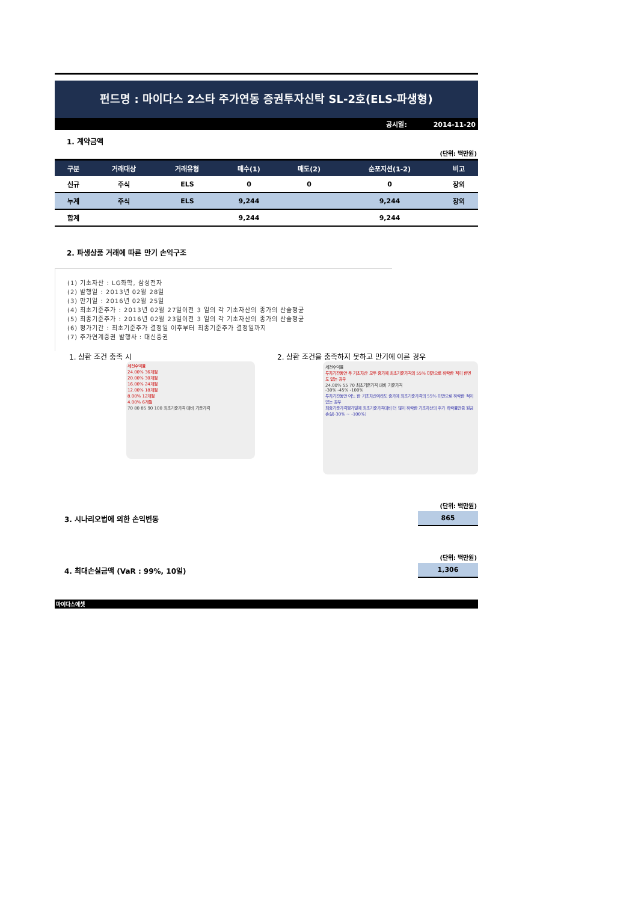펀드명 : 마이다스 2스타 주가연동 증권투자신탁 SL-2호(ELS-파생형)
공시일: 2014-11-20
1. 계약금액
(단위: 백만원)
| 구분 | 거래대상 | 거래유형 | 매수(1) | 매도(2) | 순포지션(1-2) | 비고 |
| --- | --- | --- | --- | --- | --- | --- |
| 신규 | 주식 | ELS | 0 | 0 | 0 | 장외 |
| 누계 | 주식 | ELS | 9,244 | | 9,244 | 장외 |
| 합계 | | | 9,244 | | 9,244 | |
2. 파생상품 거래에 따른 만기 손익구조
(1) 기초자산 : LG화학, 삼성전자
(2) 발행일 : 2013년 02월 28일
(3) 만기일 : 2016년 02월 25일
(4) 최초기준주가 : 2013년 02월 27일이전 3 일의 각 기초자산의 종가의 산술평균
(5) 최종기준주가 : 2016년 02월 23일이전 3 일의 각 기초자산의 종가의 산술평균
(6) 평가기간 : 최초기준주가 결정일 이후부터 최종기준주가 결정일까지
(7) 주가연계증권 발행사 : 대신증권
1. 상환 조건 충족 시
세전수익률
24.00% 36개월
20.00% 30개월
16.00% 24개월
12.00% 18개월
8.00% 12개월
4.00% 6개월
70 80 85 90 100 최초기준가격 대비 기준가격
2. 상환 조건을 충족하지 못하고 만기에 이른 경우
세전수익률
투자기간동안 두 기초자산 모두 종가에 최초기준가격의 55% 미만으로 하락한 적이 한번 도 없는 경우
24.00% 55 70 최초기준가격 대비 기준가격
-30% -45% -100%
투자기간동안 어느 한 기초자산이라도 종가에 최초기준가격의 55% 미만으로 하락한 적이 있는 경우
최종기준가격평가일에 최초기준가격대비 더 많이 하락한 기초자산의 주가 하락률만큼 원금손실(-30% ~ -100%)
3. 시나리오법에 의한 손익변동
(단위: 백만원)
865
4. 최대손실금액 (VaR : 99%, 10일)
(단위: 백만원)
1,306
마이다스에셋